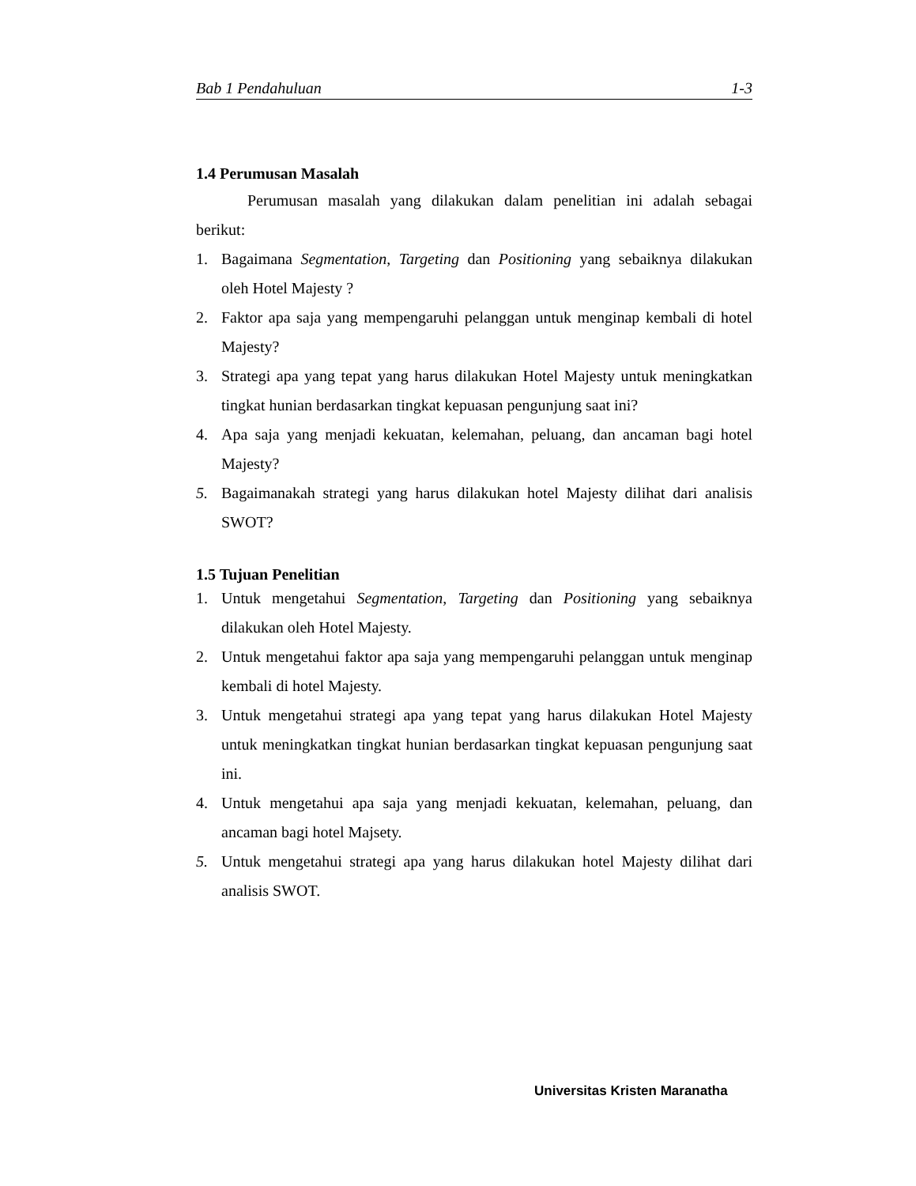Bab 1 Pendahuluan 1-3
1.4 Perumusan Masalah
Perumusan masalah yang dilakukan dalam penelitian ini adalah sebagai berikut:
1. Bagaimana Segmentation, Targeting dan Positioning yang sebaiknya dilakukan oleh Hotel Majesty ?
2. Faktor apa saja yang mempengaruhi pelanggan untuk menginap kembali di hotel Majesty?
3. Strategi apa yang tepat yang harus dilakukan Hotel Majesty untuk meningkatkan tingkat hunian berdasarkan tingkat kepuasan pengunjung saat ini?
4. Apa saja yang menjadi kekuatan, kelemahan, peluang, dan ancaman bagi hotel Majesty?
5. Bagaimanakah strategi yang harus dilakukan hotel Majesty dilihat dari analisis SWOT?
1.5 Tujuan Penelitian
1. Untuk mengetahui Segmentation, Targeting dan Positioning yang sebaiknya dilakukan oleh Hotel Majesty.
2. Untuk mengetahui faktor apa saja yang mempengaruhi pelanggan untuk menginap kembali di hotel Majesty.
3. Untuk mengetahui strategi apa yang tepat yang harus dilakukan Hotel Majesty untuk meningkatkan tingkat hunian berdasarkan tingkat kepuasan pengunjung saat ini.
4. Untuk mengetahui apa saja yang menjadi kekuatan, kelemahan, peluang, dan ancaman bagi hotel Majsety.
5. Untuk mengetahui strategi apa yang harus dilakukan hotel Majesty dilihat dari analisis SWOT.
Universitas Kristen Maranatha